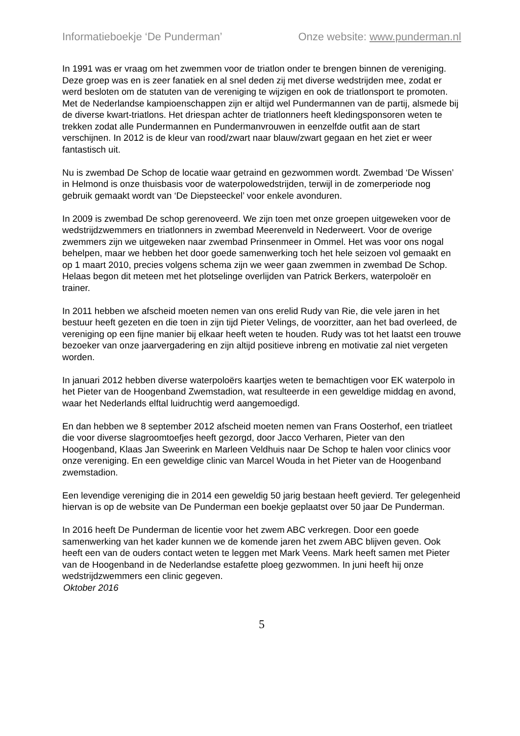Informatieboekje ‘De Punderman’ Onze website: www.punderman.nl
In 1991 was er vraag om het zwemmen voor de triatlon onder te brengen binnen de vereniging. Deze groep was en is zeer fanatiek en al snel deden zij met diverse wedstrijden mee, zodat er werd besloten om de statuten van de vereniging te wijzigen en ook de triatlonsport te promoten. Met de Nederlandse kampioenschappen zijn er altijd wel Pundermannen van de partij, alsmede bij de diverse kwart-triatlons. Het driespan achter de triatlonners heeft kledingsponsoren weten te trekken zodat alle Pundermannen en Pundermanvrouwen in eenzelfde outfit aan de start verschijnen. In 2012 is de kleur van rood/zwart naar blauw/zwart gegaan en het ziet er weer fantastisch uit.
Nu is zwembad De Schop de locatie waar getraind en gezwommen wordt. Zwembad ‘De Wissen’ in Helmond is onze thuisbasis voor de waterpolowedstrijden, terwijl in de zomerperiode nog gebruik gemaakt wordt van ‘De Diepsteeckel’ voor enkele avonduren.
In 2009 is zwembad De schop gerenoveerd. We zijn toen met onze groepen uitgeweken voor de wedstrijdzwemmers en triatlonners in zwembad Meerenveld in Nederweert. Voor de overige zwemmers zijn we uitgeweken naar zwembad Prinsenmeer in Ommel. Het was voor ons nogal behelpen, maar we hebben het door goede samenwerking toch het hele seizoen vol gemaakt en op 1 maart 2010, precies volgens schema zijn we weer gaan zwemmen in zwembad De Schop. Helaas begon dit meteen met het plotselinge overlijden van Patrick Berkers, waterpoloër en trainer.
In 2011 hebben we afscheid moeten nemen van ons erelid Rudy van Rie, die vele jaren in het bestuur heeft gezeten en die toen in zijn tijd Pieter Velings, de voorzitter, aan het bad overleed, de vereniging op een fijne manier bij elkaar heeft weten te houden. Rudy was tot het laatst een trouwe bezoeker van onze jaarvergadering en zijn altijd positieve inbreng en motivatie zal niet vergeten worden.
In januari 2012 hebben diverse waterpoloërs kaartjes weten te bemachtigen voor EK waterpolo in het Pieter van de Hoogenband Zwemstadion, wat resulteerde in een geweldige middag en avond, waar het Nederlands elftal luidruchtig werd aangemoedigd.
En dan hebben we 8 september 2012 afscheid moeten nemen van Frans Oosterhof, een triatleet die voor diverse slagroomtoefjes heeft gezorgd, door Jacco Verharen, Pieter van den Hoogenband, Klaas Jan Sweerink en Marleen Veldhuis naar De Schop te halen voor clinics voor onze vereniging. En een geweldige clinic van Marcel Wouda in het Pieter van de Hoogenband zwemstadion.
Een levendige vereniging die in 2014 een geweldig 50 jarig bestaan heeft gevierd. Ter gelegenheid hiervan is op de website van De Punderman een boekje geplaatst over 50 jaar De Punderman.
In 2016 heeft De Punderman de licentie voor het zwem ABC verkregen. Door een goede samenwerking van het kader kunnen we de komende jaren het zwem ABC blijven geven. Ook heeft een van de ouders contact weten te leggen met Mark Veens. Mark heeft samen met Pieter van de Hoogenband in de Nederlandse estafette ploeg gezwommen. In juni heeft hij onze wedstrijdzwemmers een clinic gegeven.
Oktober 2016
5